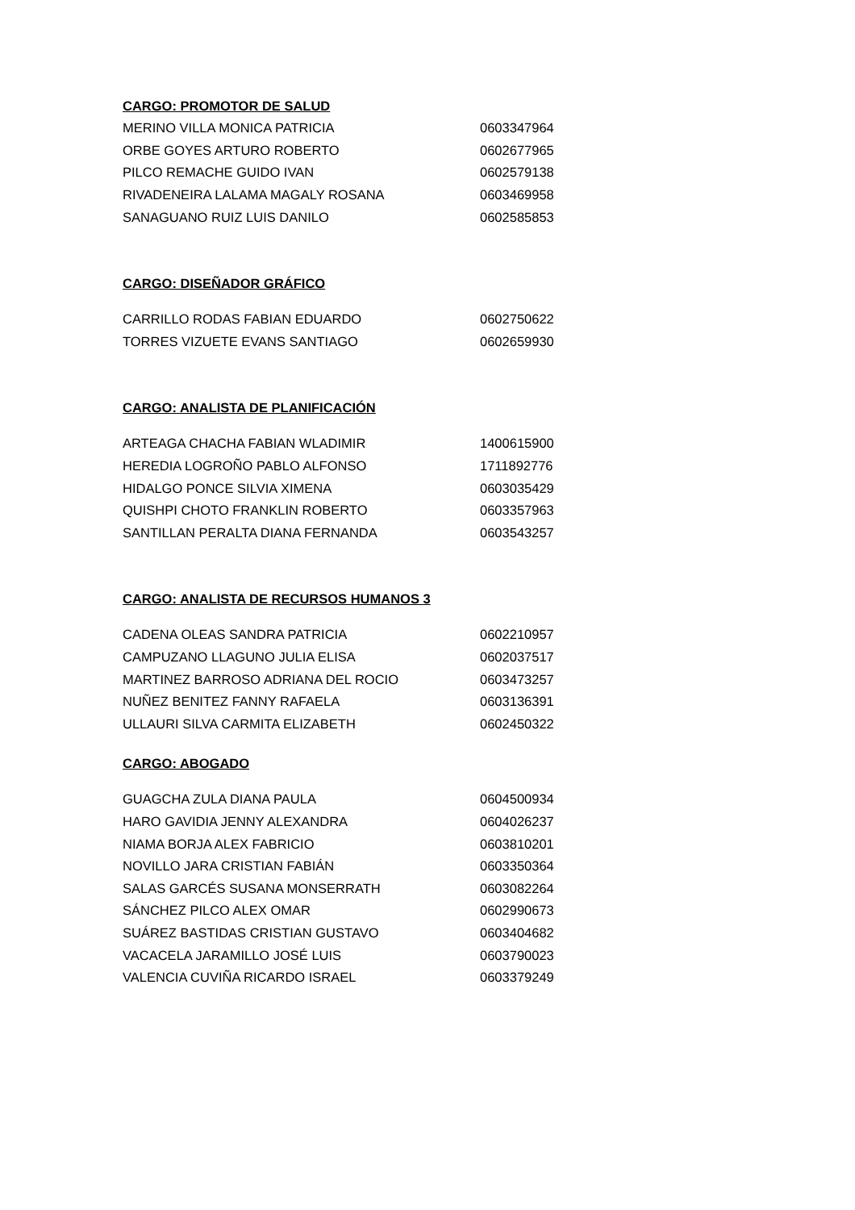CARGO: PROMOTOR DE SALUD
| MERINO VILLA MONICA PATRICIA | 0603347964 |
| ORBE GOYES ARTURO ROBERTO | 0602677965 |
| PILCO REMACHE GUIDO IVAN | 0602579138 |
| RIVADENEIRA LALAMA MAGALY ROSANA | 0603469958 |
| SANAGUANO RUIZ LUIS DANILO | 0602585853 |
CARGO: DISEÑADOR GRÁFICO
| CARRILLO RODAS FABIAN EDUARDO | 0602750622 |
| TORRES VIZUETE EVANS SANTIAGO | 0602659930 |
CARGO: ANALISTA DE PLANIFICACIÓN
| ARTEAGA CHACHA FABIAN WLADIMIR | 1400615900 |
| HEREDIA LOGROÑO PABLO ALFONSO | 1711892776 |
| HIDALGO PONCE SILVIA XIMENA | 0603035429 |
| QUISHPI CHOTO FRANKLIN ROBERTO | 0603357963 |
| SANTILLAN PERALTA DIANA FERNANDA | 0603543257 |
CARGO: ANALISTA DE RECURSOS HUMANOS 3
| CADENA OLEAS SANDRA PATRICIA | 0602210957 |
| CAMPUZANO LLAGUNO JULIA ELISA | 0602037517 |
| MARTINEZ BARROSO ADRIANA DEL ROCIO | 0603473257 |
| NUÑEZ BENITEZ FANNY RAFAELA | 0603136391 |
| ULLAURI SILVA CARMITA ELIZABETH | 0602450322 |
CARGO: ABOGADO
| GUAGCHA ZULA DIANA PAULA | 0604500934 |
| HARO GAVIDIA JENNY ALEXANDRA | 0604026237 |
| NIAMA BORJA ALEX FABRICIO | 0603810201 |
| NOVILLO JARA CRISTIAN FABIÁN | 0603350364 |
| SALAS GARCÉS SUSANA MONSERRATH | 0603082264 |
| SÁNCHEZ PILCO ALEX OMAR | 0602990673 |
| SUÁREZ BASTIDAS CRISTIAN GUSTAVO | 0603404682 |
| VACACELA JARAMILLO JOSÉ LUIS | 0603790023 |
| VALENCIA CUVIÑA RICARDO ISRAEL | 0603379249 |